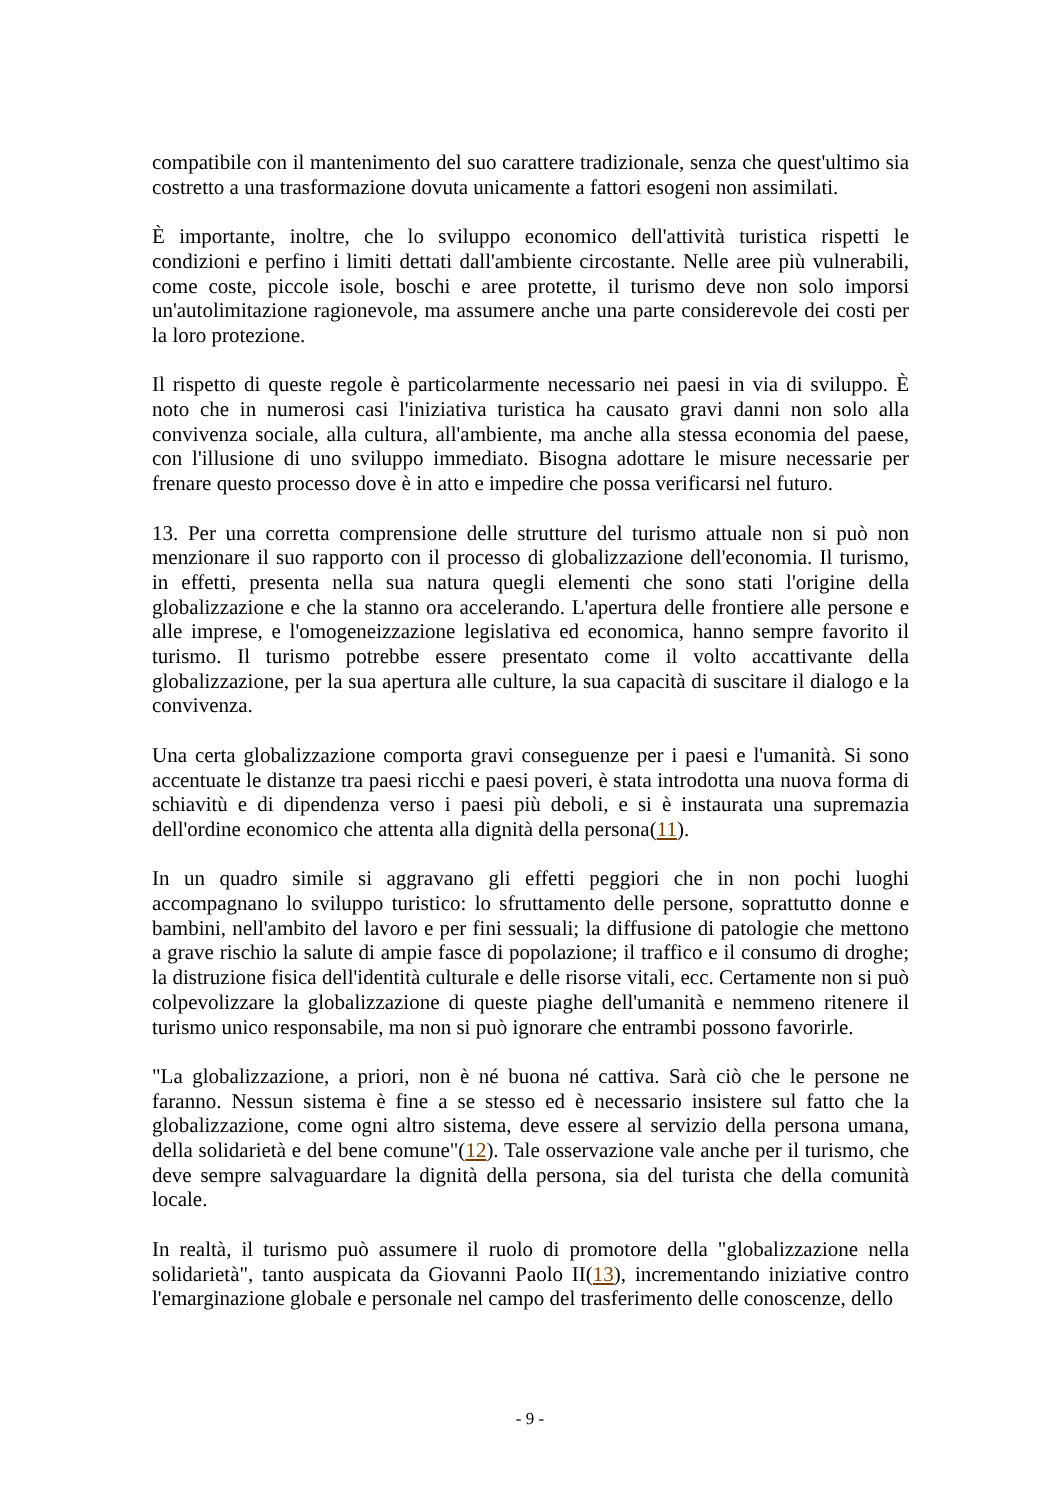compatibile con il mantenimento del suo carattere tradizionale, senza che quest'ultimo sia costretto a una trasformazione dovuta unicamente a fattori esogeni non assimilati.
È importante, inoltre, che lo sviluppo economico dell'attività turistica rispetti le condizioni e perfino i limiti dettati dall'ambiente circostante. Nelle aree più vulnerabili, come coste, piccole isole, boschi e aree protette, il turismo deve non solo imporsi un'autolimitazione ragionevole, ma assumere anche una parte considerevole dei costi per la loro protezione.
Il rispetto di queste regole è particolarmente necessario nei paesi in via di sviluppo. È noto che in numerosi casi l'iniziativa turistica ha causato gravi danni non solo alla convivenza sociale, alla cultura, all'ambiente, ma anche alla stessa economia del paese, con l'illusione di uno sviluppo immediato. Bisogna adottare le misure necessarie per frenare questo processo dove è in atto e impedire che possa verificarsi nel futuro.
13. Per una corretta comprensione delle strutture del turismo attuale non si può non menzionare il suo rapporto con il processo di globalizzazione dell'economia. Il turismo, in effetti, presenta nella sua natura quegli elementi che sono stati l'origine della globalizzazione e che la stanno ora accelerando. L'apertura delle frontiere alle persone e alle imprese, e l'omogeneizzazione legislativa ed economica, hanno sempre favorito il turismo. Il turismo potrebbe essere presentato come il volto accattivante della globalizzazione, per la sua apertura alle culture, la sua capacità di suscitare il dialogo e la convivenza.
Una certa globalizzazione comporta gravi conseguenze per i paesi e l'umanità. Si sono accentuate le distanze tra paesi ricchi e paesi poveri, è stata introdotta una nuova forma di schiavitù e di dipendenza verso i paesi più deboli, e si è instaurata una supremazia dell'ordine economico che attenta alla dignità della persona(11).
In un quadro simile si aggravano gli effetti peggiori che in non pochi luoghi accompagnano lo sviluppo turistico: lo sfruttamento delle persone, soprattutto donne e bambini, nell'ambito del lavoro e per fini sessuali; la diffusione di patologie che mettono a grave rischio la salute di ampie fasce di popolazione; il traffico e il consumo di droghe; la distruzione fisica dell'identità culturale e delle risorse vitali, ecc. Certamente non si può colpevolizzare la globalizzazione di queste piaghe dell'umanità e nemmeno ritenere il turismo unico responsabile, ma non si può ignorare che entrambi possono favorirle.
"La globalizzazione, a priori, non è né buona né cattiva. Sarà ciò che le persone ne faranno. Nessun sistema è fine a se stesso ed è necessario insistere sul fatto che la globalizzazione, come ogni altro sistema, deve essere al servizio della persona umana, della solidarietà e del bene comune"(12). Tale osservazione vale anche per il turismo, che deve sempre salvaguardare la dignità della persona, sia del turista che della comunità locale.
In realtà, il turismo può assumere il ruolo di promotore della "globalizzazione nella solidarietà", tanto auspicata da Giovanni Paolo II(13), incrementando iniziative contro l'emarginazione globale e personale nel campo del trasferimento delle conoscenze, dello
- 9 -